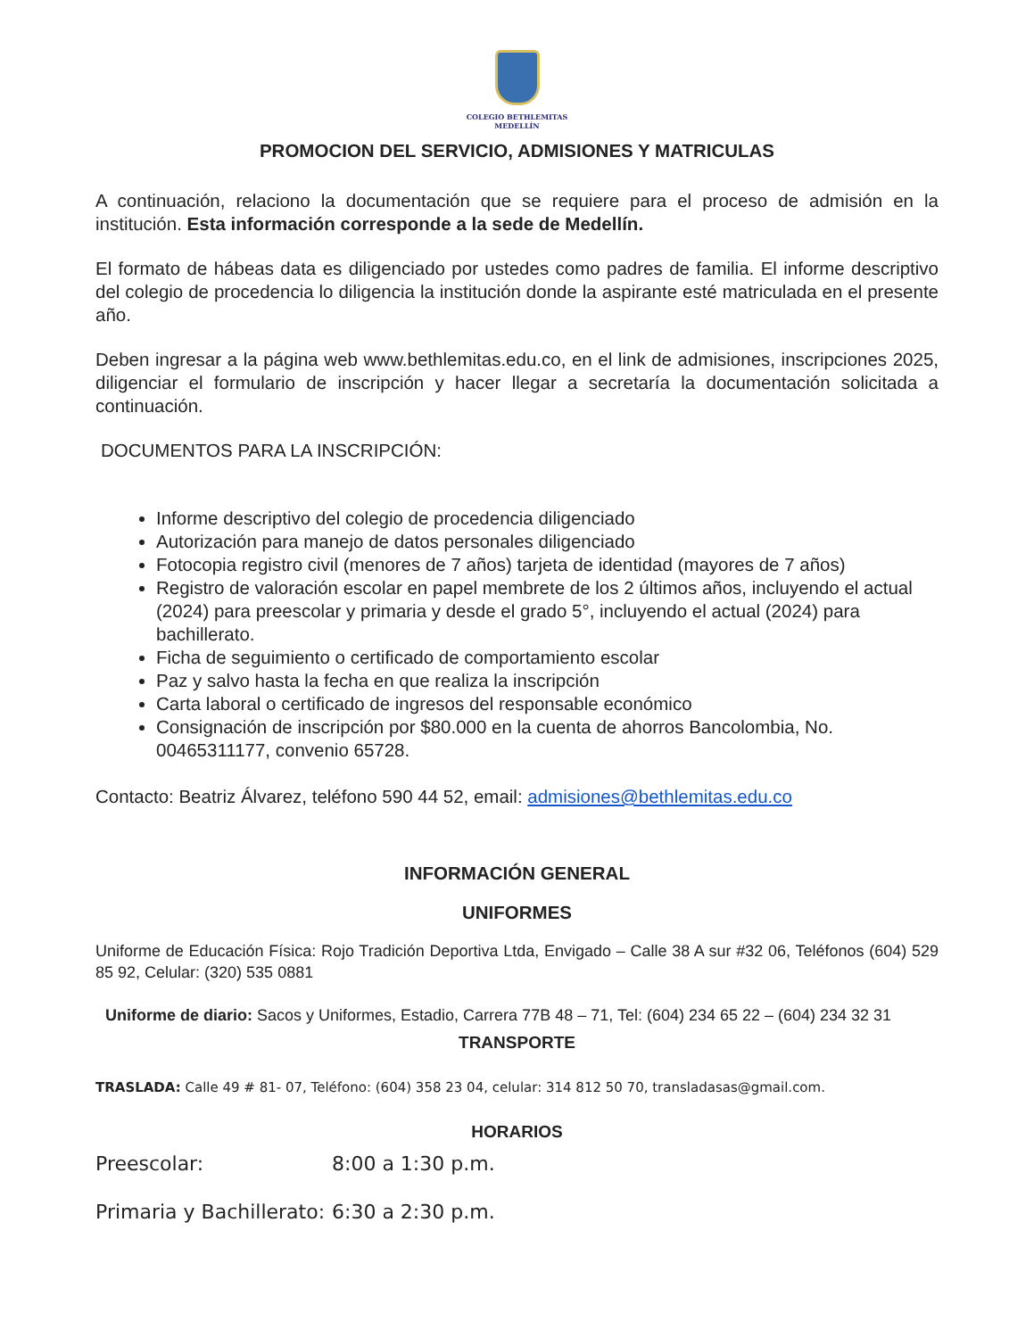COLEGIO BETHLEMITAS
MEDELLÍN
PROMOCION DEL SERVICIO, ADMISIONES Y MATRICULAS
A continuación, relaciono la documentación que se requiere para el proceso de admisión en la institución. Esta información corresponde a la sede de Medellín.
El formato de hábeas data es diligenciado por ustedes como padres de familia. El informe descriptivo del colegio de procedencia lo diligencia la institución donde la aspirante esté matriculada en el presente año.
Deben ingresar a la página web www.bethlemitas.edu.co, en el link de admisiones, inscripciones 2025, diligenciar el formulario de inscripción y hacer llegar a secretaría la documentación solicitada a continuación.
DOCUMENTOS PARA LA INSCRIPCIÓN:
Informe descriptivo del colegio de procedencia diligenciado
Autorización para manejo de datos personales diligenciado
Fotocopia registro civil (menores de 7 años) tarjeta de identidad (mayores de 7 años)
Registro de valoración escolar en papel membrete de los 2 últimos años, incluyendo el actual (2024) para preescolar y primaria y desde el grado 5°, incluyendo el actual (2024) para bachillerato.
Ficha de seguimiento o certificado de comportamiento escolar
Paz y salvo hasta la fecha en que realiza la inscripción
Carta laboral o certificado de ingresos del responsable económico
Consignación de inscripción por $80.000 en la cuenta de ahorros Bancolombia, No. 00465311177, convenio 65728.
Contacto: Beatriz Álvarez, teléfono 590 44 52, email: admisiones@bethlemitas.edu.co
INFORMACIÓN GENERAL
UNIFORMES
Uniforme de Educación Física: Rojo Tradición Deportiva Ltda, Envigado – Calle 38 A sur #32 06, Teléfonos (604) 529 85 92, Celular: (320) 535 0881
Uniforme de diario: Sacos y Uniformes, Estadio, Carrera 77B 48 – 71, Tel: (604) 234 65 22 – (604) 234 32 31
TRANSPORTE
TRASLADA: Calle 49 # 81- 07, Teléfono: (604) 358 23 04, celular: 314 812 50 70, transladasas@gmail.com.
HORARIOS
Preescolar: 8:00 a 1:30 p.m.
Primaria y Bachillerato: 6:30 a 2:30 p.m.